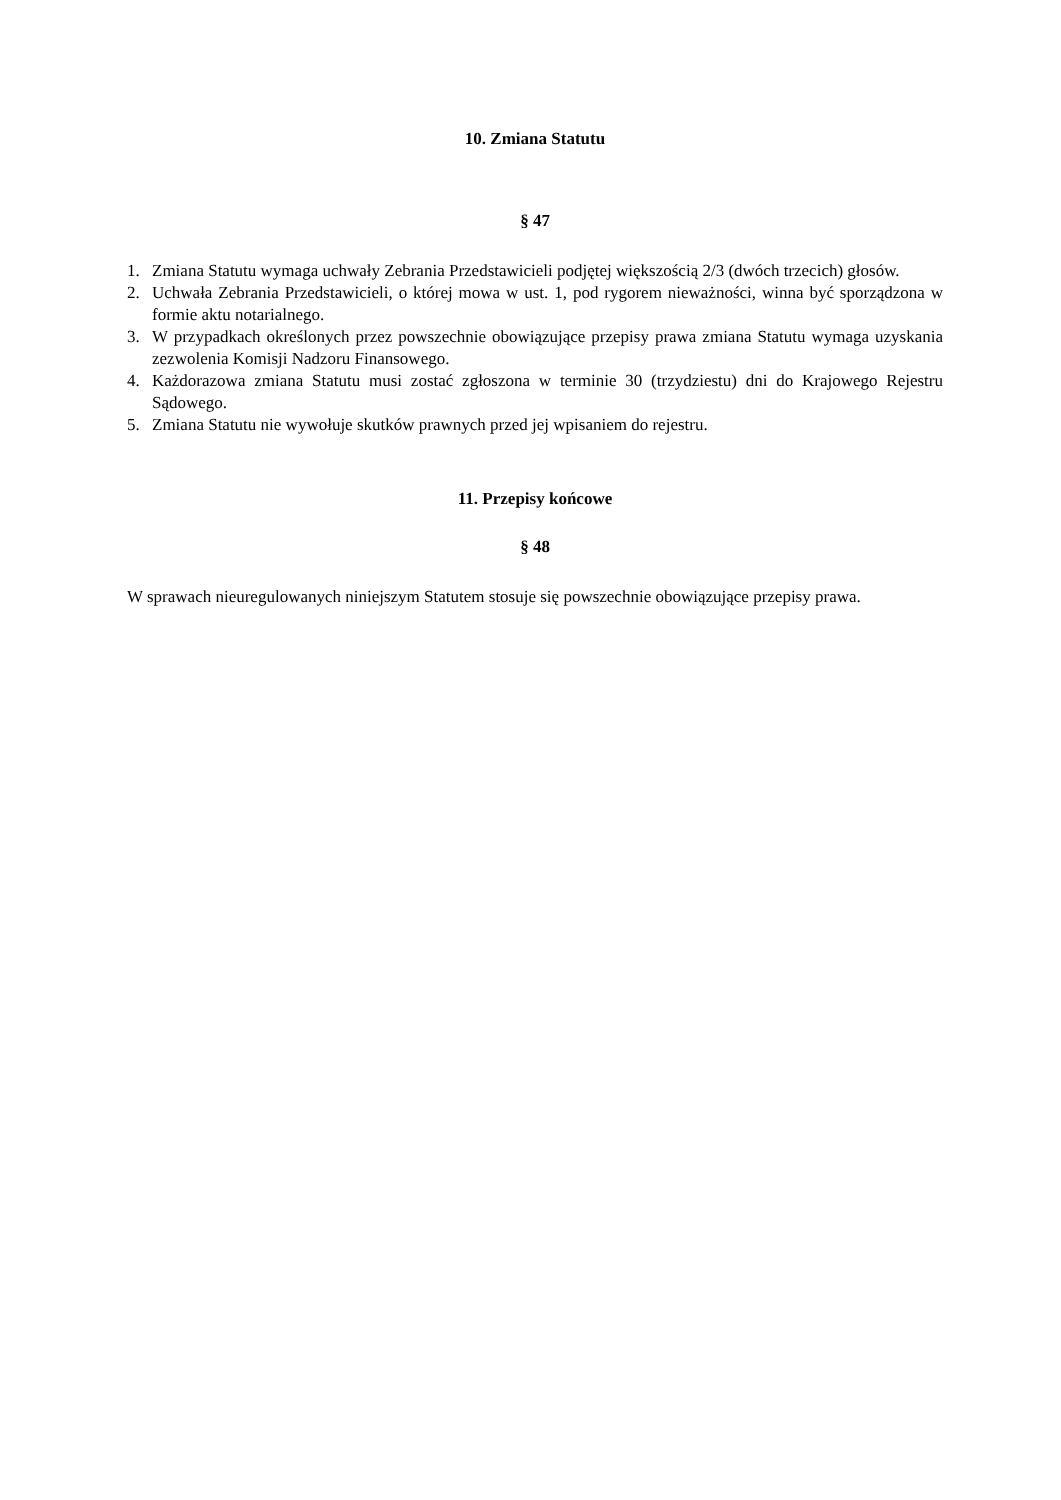10. Zmiana Statutu
§ 47
1. Zmiana Statutu wymaga uchwały Zebrania Przedstawicieli podjętej większością 2/3 (dwóch trzecich) głosów.
2. Uchwała Zebrania Przedstawicieli, o której mowa w ust. 1, pod rygorem nieważności, winna być sporządzona w formie aktu notarialnego.
3. W przypadkach określonych przez powszechnie obowiązujące przepisy prawa zmiana Statutu wymaga uzyskania zezwolenia Komisji Nadzoru Finansowego.
4. Każdorazowa zmiana Statutu musi zostać zgłoszona w terminie 30 (trzydziestu) dni do Krajowego Rejestru Sądowego.
5. Zmiana Statutu nie wywołuje skutków prawnych przed jej wpisaniem do rejestru.
11. Przepisy końcowe
§ 48
W sprawach nieuregulowanych niniejszym Statutem stosuje się powszechnie obowiązujące przepisy prawa.